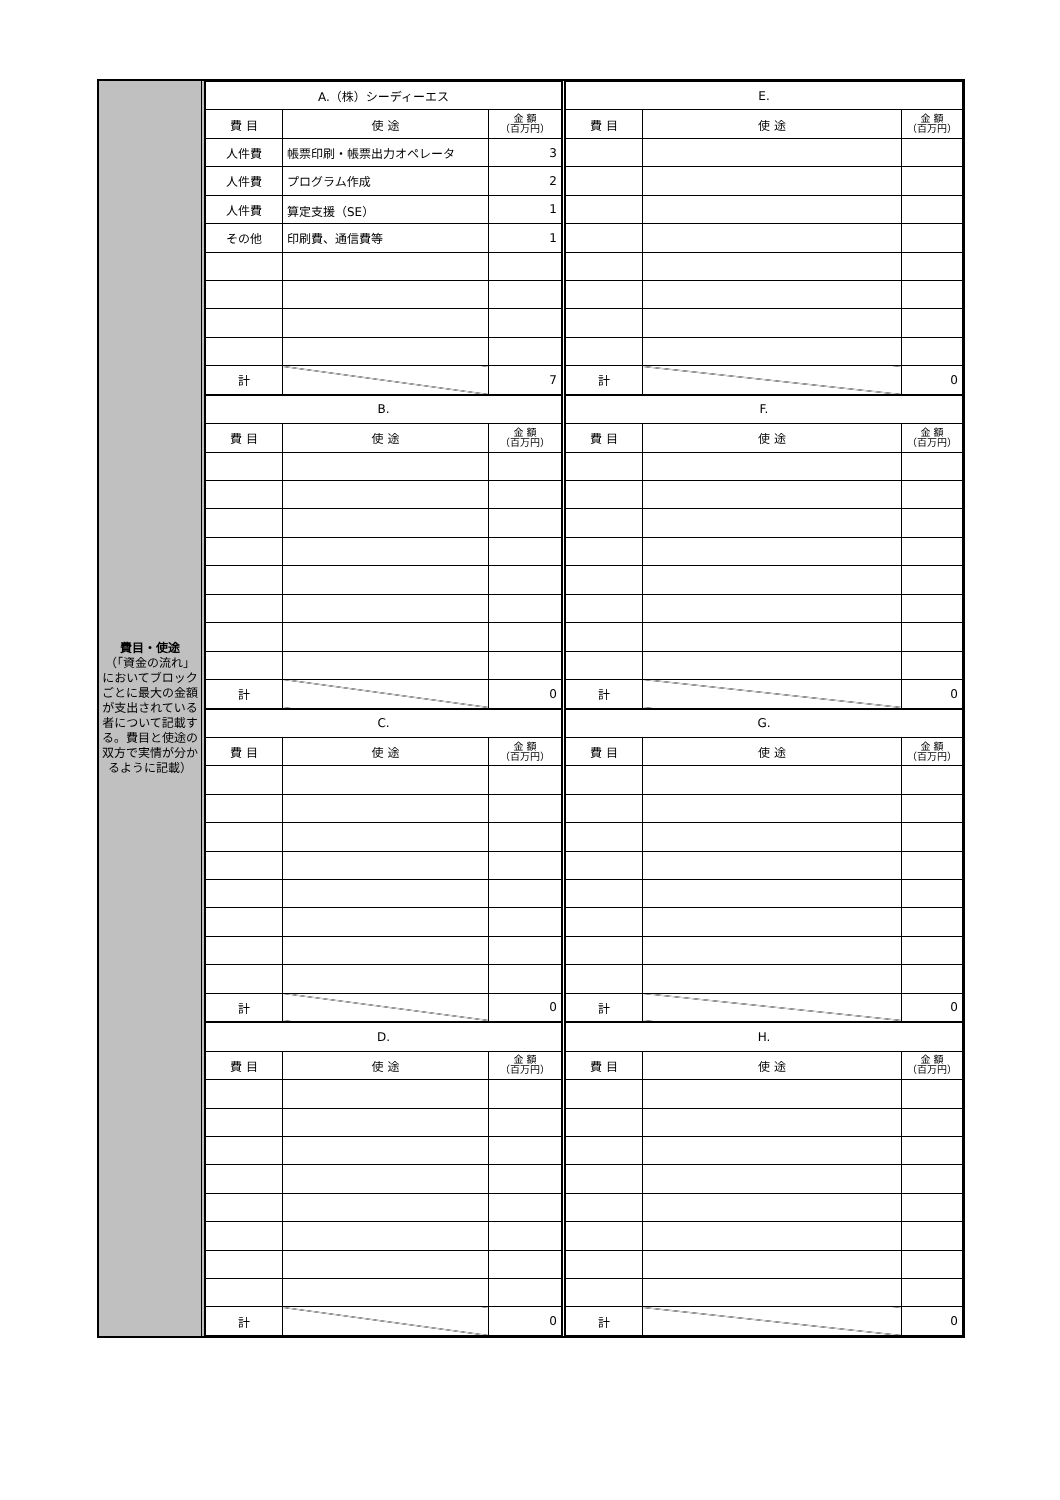費目・使途
（「資金の流れ」においてブロックごとに最大の金額が支出されている者について記載する。費目と使途の双方で実情が分かるように記載）
| A.（株）シーディーエス | | |
| --- | --- | --- |
| 費 目 | 使 途 | 金 額 （百万円） |
| 人件費 | 帳票印刷・帳票出力オペレータ | 3 |
| 人件費 | プログラム作成 | 2 |
| 人件費 | 算定支援（SE） | 1 |
| その他 | 印刷費、通信費等 | 1 |
| 計 | | 7 |
| E. | | |
| --- | --- | --- |
| 費 目 | 使 途 | 金 額 （百万円） |
| 計 | | 0 |
| B. | | |
| --- | --- | --- |
| 費 目 | 使 途 | 金 額 （百万円） |
| 計 | | 0 |
| F. | | |
| --- | --- | --- |
| 費 目 | 使 途 | 金 額 （百万円） |
| 計 | | 0 |
| C. | | |
| --- | --- | --- |
| 費 目 | 使 途 | 金 額 （百万円） |
| 計 | | 0 |
| G. | | |
| --- | --- | --- |
| 費 目 | 使 途 | 金 額 （百万円） |
| 計 | | 0 |
| D. | | |
| --- | --- | --- |
| 費 目 | 使 途 | 金 額 （百万円） |
| 計 | | 0 |
| H. | | |
| --- | --- | --- |
| 費 目 | 使 途 | 金 額 （百万円） |
| 計 | | 0 |